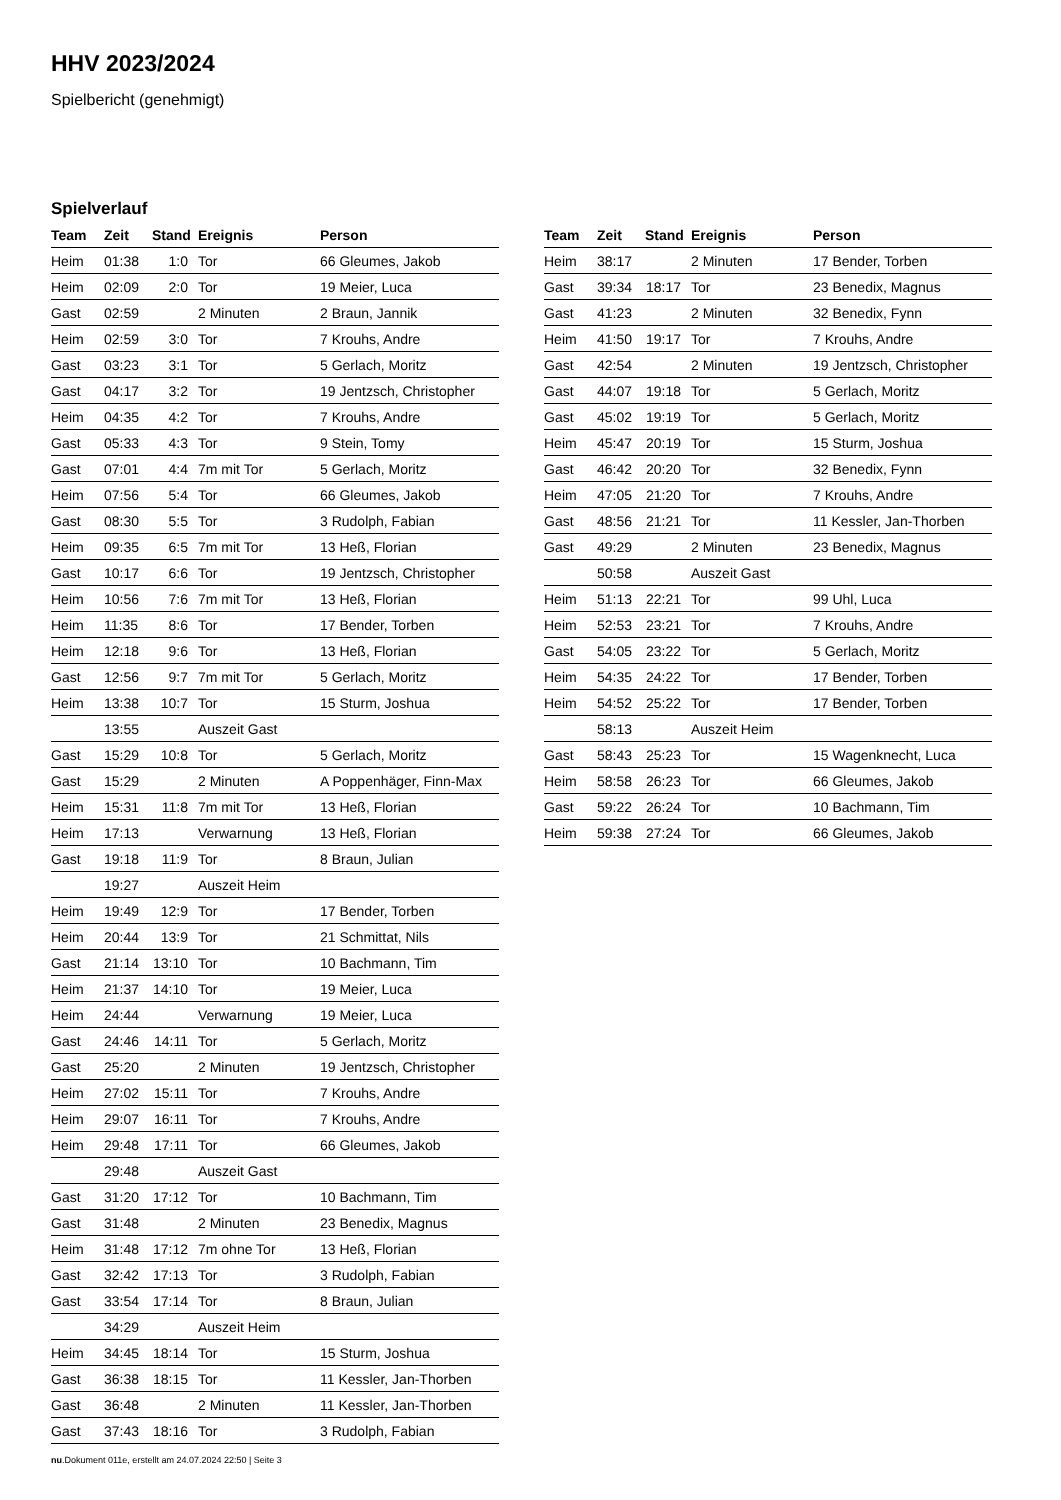HHV 2023/2024
Spielbericht (genehmigt)
Spielverlauf
| Team | Zeit | Stand | Ereignis | Person |
| --- | --- | --- | --- | --- |
| Heim | 01:38 | 1:0 | Tor | 66 Gleumes, Jakob |
| Heim | 02:09 | 2:0 | Tor | 19 Meier, Luca |
| Gast | 02:59 | | 2 Minuten | 2 Braun, Jannik |
| Heim | 02:59 | 3:0 | Tor | 7 Krouhs, Andre |
| Gast | 03:23 | 3:1 | Tor | 5 Gerlach, Moritz |
| Gast | 04:17 | 3:2 | Tor | 19 Jentzsch, Christopher |
| Heim | 04:35 | 4:2 | Tor | 7 Krouhs, Andre |
| Gast | 05:33 | 4:3 | Tor | 9 Stein, Tomy |
| Gast | 07:01 | 4:4 | 7m mit Tor | 5 Gerlach, Moritz |
| Heim | 07:56 | 5:4 | Tor | 66 Gleumes, Jakob |
| Gast | 08:30 | 5:5 | Tor | 3 Rudolph, Fabian |
| Heim | 09:35 | 6:5 | 7m mit Tor | 13 Heß, Florian |
| Gast | 10:17 | 6:6 | Tor | 19 Jentzsch, Christopher |
| Heim | 10:56 | 7:6 | 7m mit Tor | 13 Heß, Florian |
| Heim | 11:35 | 8:6 | Tor | 17 Bender, Torben |
| Heim | 12:18 | 9:6 | Tor | 13 Heß, Florian |
| Gast | 12:56 | 9:7 | 7m mit Tor | 5 Gerlach, Moritz |
| Heim | 13:38 | 10:7 | Tor | 15 Sturm, Joshua |
| | 13:55 | | Auszeit Gast | |
| Gast | 15:29 | 10:8 | Tor | 5 Gerlach, Moritz |
| Gast | 15:29 | | 2 Minuten | A Poppenhäger, Finn-Max |
| Heim | 15:31 | 11:8 | 7m mit Tor | 13 Heß, Florian |
| Heim | 17:13 | | Verwarnung | 13 Heß, Florian |
| Gast | 19:18 | 11:9 | Tor | 8 Braun, Julian |
| | 19:27 | | Auszeit Heim | |
| Heim | 19:49 | 12:9 | Tor | 17 Bender, Torben |
| Heim | 20:44 | 13:9 | Tor | 21 Schmittat, Nils |
| Gast | 21:14 | 13:10 | Tor | 10 Bachmann, Tim |
| Heim | 21:37 | 14:10 | Tor | 19 Meier, Luca |
| Heim | 24:44 | | Verwarnung | 19 Meier, Luca |
| Gast | 24:46 | 14:11 | Tor | 5 Gerlach, Moritz |
| Gast | 25:20 | | 2 Minuten | 19 Jentzsch, Christopher |
| Heim | 27:02 | 15:11 | Tor | 7 Krouhs, Andre |
| Heim | 29:07 | 16:11 | Tor | 7 Krouhs, Andre |
| Heim | 29:48 | 17:11 | Tor | 66 Gleumes, Jakob |
| | 29:48 | | Auszeit Gast | |
| Gast | 31:20 | 17:12 | Tor | 10 Bachmann, Tim |
| Gast | 31:48 | | 2 Minuten | 23 Benedix, Magnus |
| Heim | 31:48 | 17:12 | 7m ohne Tor | 13 Heß, Florian |
| Gast | 32:42 | 17:13 | Tor | 3 Rudolph, Fabian |
| Gast | 33:54 | 17:14 | Tor | 8 Braun, Julian |
| | 34:29 | | Auszeit Heim | |
| Heim | 34:45 | 18:14 | Tor | 15 Sturm, Joshua |
| Gast | 36:38 | 18:15 | Tor | 11 Kessler, Jan-Thorben |
| Gast | 36:48 | | 2 Minuten | 11 Kessler, Jan-Thorben |
| Gast | 37:43 | 18:16 | Tor | 3 Rudolph, Fabian |
| Team | Zeit | Stand | Ereignis | Person |
| --- | --- | --- | --- | --- |
| Heim | 38:17 | | 2 Minuten | 17 Bender, Torben |
| Gast | 39:34 | 18:17 | Tor | 23 Benedix, Magnus |
| Gast | 41:23 | | 2 Minuten | 32 Benedix, Fynn |
| Heim | 41:50 | 19:17 | Tor | 7 Krouhs, Andre |
| Gast | 42:54 | | 2 Minuten | 19 Jentzsch, Christopher |
| Gast | 44:07 | 19:18 | Tor | 5 Gerlach, Moritz |
| Gast | 45:02 | 19:19 | Tor | 5 Gerlach, Moritz |
| Heim | 45:47 | 20:19 | Tor | 15 Sturm, Joshua |
| Gast | 46:42 | 20:20 | Tor | 32 Benedix, Fynn |
| Heim | 47:05 | 21:20 | Tor | 7 Krouhs, Andre |
| Gast | 48:56 | 21:21 | Tor | 11 Kessler, Jan-Thorben |
| Gast | 49:29 | | 2 Minuten | 23 Benedix, Magnus |
| | 50:58 | | Auszeit Gast | |
| Heim | 51:13 | 22:21 | Tor | 99 Uhl, Luca |
| Heim | 52:53 | 23:21 | Tor | 7 Krouhs, Andre |
| Gast | 54:05 | 23:22 | Tor | 5 Gerlach, Moritz |
| Heim | 54:35 | 24:22 | Tor | 17 Bender, Torben |
| Heim | 54:52 | 25:22 | Tor | 17 Bender, Torben |
| | 58:13 | | Auszeit Heim | |
| Gast | 58:43 | 25:23 | Tor | 15 Wagenknecht, Luca |
| Heim | 58:58 | 26:23 | Tor | 66 Gleumes, Jakob |
| Gast | 59:22 | 26:24 | Tor | 10 Bachmann, Tim |
| Heim | 59:38 | 27:24 | Tor | 66 Gleumes, Jakob |
nu.Dokument 011e, erstellt am 24.07.2024 22:50 | Seite 3